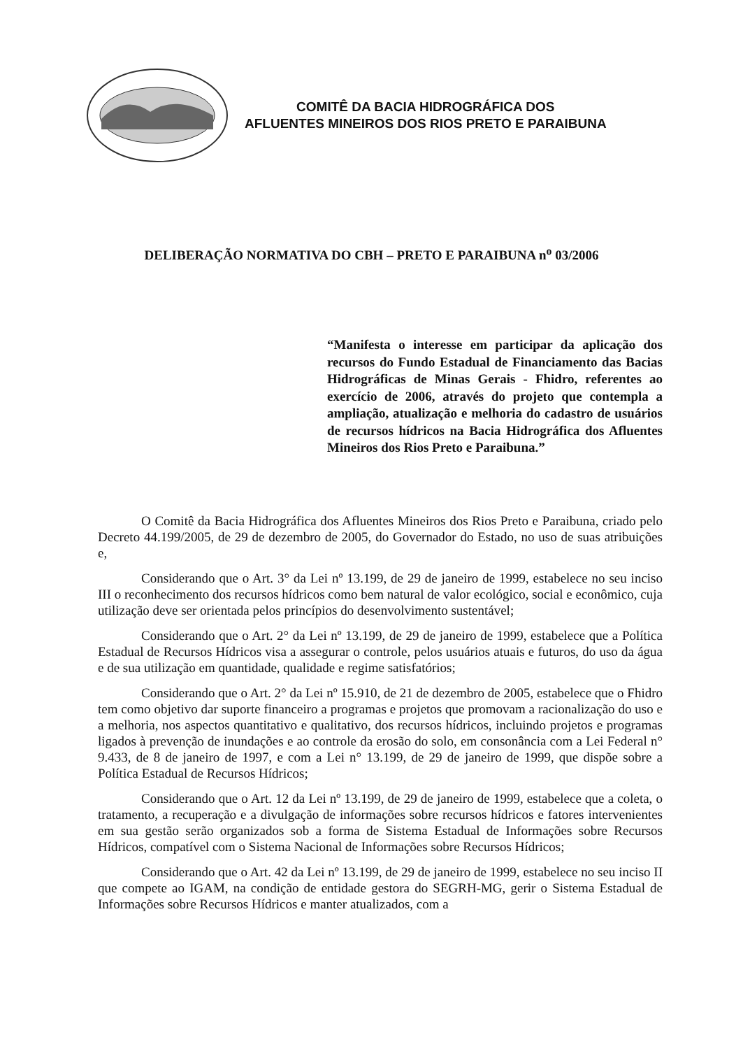COMITÊ DA BACIA HIDROGRÁFICA DOS
AFLUENTES MINEIROS DOS RIOS PRETO E PARAIBUNA
DELIBERAÇÃO NORMATIVA DO CBH – PRETO E PARAIBUNA n<sup>o</sup> 03/2006
“Manifesta o interesse em participar da aplicação dos recursos do Fundo Estadual de Financiamento das Bacias Hidrográficas de Minas Gerais - Fhidro, referentes ao exercício de 2006, através do projeto que contempla a ampliação, atualização e melhoria do cadastro de usuários de recursos hídricos na Bacia Hidrográfica dos Afluentes Mineiros dos Rios Preto e Paraibuna.”
O Comitê da Bacia Hidrográfica dos Afluentes Mineiros dos Rios Preto e Paraibuna, criado pelo Decreto 44.199/2005, de 29 de dezembro de 2005, do Governador do Estado, no uso de suas atribuições e,
Considerando que o Art. 3° da Lei nº 13.199, de 29 de janeiro de 1999, estabelece no seu inciso III o reconhecimento dos recursos hídricos como bem natural de valor ecológico, social e econômico, cuja utilização deve ser orientada pelos princípios do desenvolvimento sustentável;
Considerando que o Art. 2° da Lei nº 13.199, de 29 de janeiro de 1999, estabelece que a Política Estadual de Recursos Hídricos visa a assegurar o controle, pelos usuários atuais e futuros, do uso da água e de sua utilização em quantidade, qualidade e regime satisfatórios;
Considerando que o Art. 2° da Lei nº 15.910, de 21 de dezembro de 2005, estabelece que o Fhidro tem como objetivo dar suporte financeiro a programas e projetos que promovam a racionalização do uso e a melhoria, nos aspectos quantitativo e qualitativo, dos recursos hídricos, incluindo projetos e programas ligados à prevenção de inundações e ao controle da erosão do solo, em consonância com a Lei Federal n° 9.433, de 8 de janeiro de 1997, e com a Lei n° 13.199, de 29 de janeiro de 1999, que dispõe sobre a Política Estadual de Recursos Hídricos;
Considerando que o Art. 12 da Lei nº 13.199, de 29 de janeiro de 1999, estabelece que a coleta, o tratamento, a recuperação e a divulgação de informações sobre recursos hídricos e fatores intervenientes em sua gestão serão organizados sob a forma de Sistema Estadual de Informações sobre Recursos Hídricos, compatível com o Sistema Nacional de Informações sobre Recursos Hídricos;
Considerando que o Art. 42 da Lei nº 13.199, de 29 de janeiro de 1999, estabelece no seu inciso II que compete ao IGAM, na condição de entidade gestora do SEGRH-MG, gerir o Sistema Estadual de Informações sobre Recursos Hídricos e manter atualizados, com a